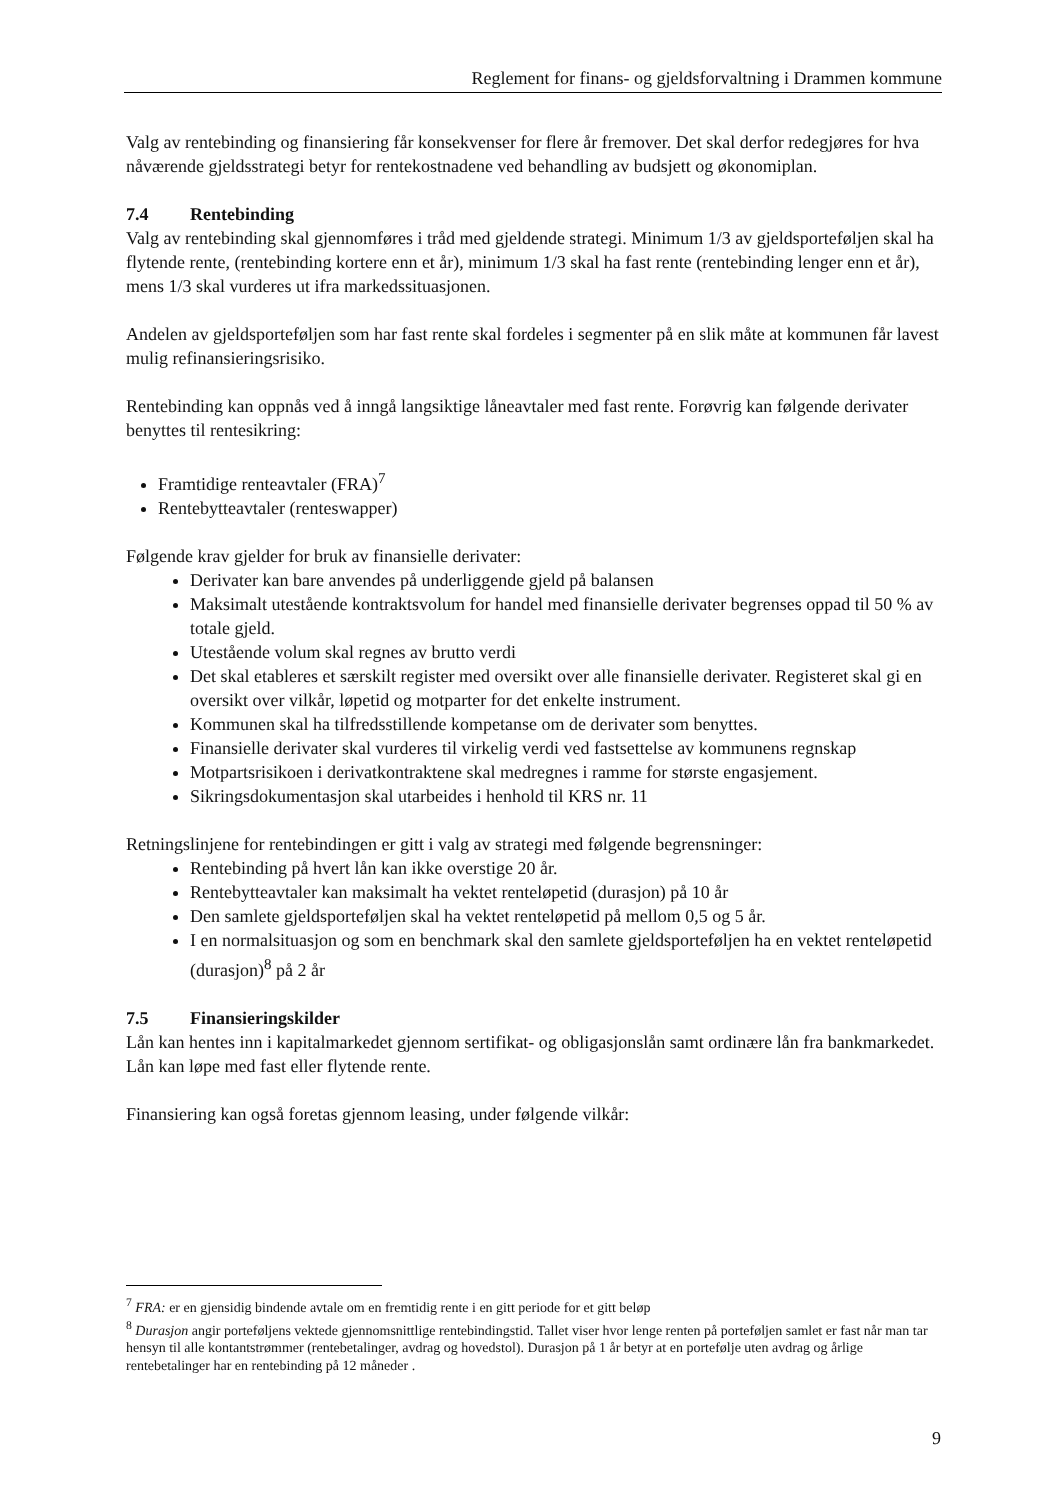Reglement for finans- og gjeldsforvaltning i Drammen kommune
Valg av rentebinding og finansiering får konsekvenser for flere år fremover. Det skal derfor redegjøres for hva nåværende gjeldsstrategi betyr for rentekostnadene ved behandling av budsjett og økonomiplan.
7.4 Rentebinding
Valg av rentebinding skal gjennomføres i tråd med gjeldende strategi. Minimum 1/3 av gjeldsporteføljen skal ha flytende rente, (rentebinding kortere enn et år), minimum 1/3 skal ha fast rente (rentebinding lenger enn et år), mens 1/3 skal vurderes ut ifra markedssituasjonen.
Andelen av gjeldsporteføljen som har fast rente skal fordeles i segmenter på en slik måte at kommunen får lavest mulig refinansieringsrisiko.
Rentebinding kan oppnås ved å inngå langsiktige låneavtaler med fast rente. Forøvrig kan følgende derivater benyttes til rentesikring:
Framtidige renteavtaler (FRA)<sup>7</sup>
Rentebytteavtaler (renteswapper)
Følgende krav gjelder for bruk av finansielle derivater:
Derivater kan bare anvendes på underliggende gjeld på balansen
Maksimalt utestående kontraktsvolum for handel med finansielle derivater begrenses oppad til 50 % av totale gjeld.
Utestående volum skal regnes av brutto verdi
Det skal etableres et særskilt register med oversikt over alle finansielle derivater. Registeret skal gi en oversikt over vilkår, løpetid og motparter for det enkelte instrument.
Kommunen skal ha tilfredsstillende kompetanse om de derivater som benyttes.
Finansielle derivater skal vurderes til virkelig verdi ved fastsettelse av kommunens regnskap
Motpartsrisikoen i derivatkontraktene skal medregnes i ramme for største engasjement.
Sikringsdokumentasjon skal utarbeides i henhold til KRS nr. 11
Retningslinjene for rentebindingen er gitt i valg av strategi med følgende begrensninger:
Rentebinding på hvert lån kan ikke overstige 20 år.
Rentebytteavtaler kan maksimalt ha vektet renteløpetid (durasjon) på 10 år
Den samlete gjeldsporteføljen skal ha vektet renteløpetid på mellom 0,5 og 5 år.
I en normalsituasjon og som en benchmark skal den samlete gjeldsporteføljen ha en vektet renteløpetid (durasjon)<sup>8</sup> på 2 år
7.5 Finansieringskilder
Lån kan hentes inn i kapitalmarkedet gjennom sertifikat- og obligasjonslån samt ordinære lån fra bankmarkedet. Lån kan løpe med fast eller flytende rente.
Finansiering kan også foretas gjennom leasing, under følgende vilkår:
<sup>7</sup> FRA: er en gjensidig bindende avtale om en fremtidig rente i en gitt periode for et gitt beløp
<sup>8</sup> Durasjon angir porteføljens vektede gjennomsnittlige rentebindingstid. Tallet viser hvor lenge renten på porteføljen samlet er fast når man tar hensyn til alle kontantstrømmer (rentebetalinger, avdrag og hovedstol). Durasjon på 1 år betyr at en portefølje uten avdrag og årlige rentebetalinger har en rentebinding på 12 måneder .
9